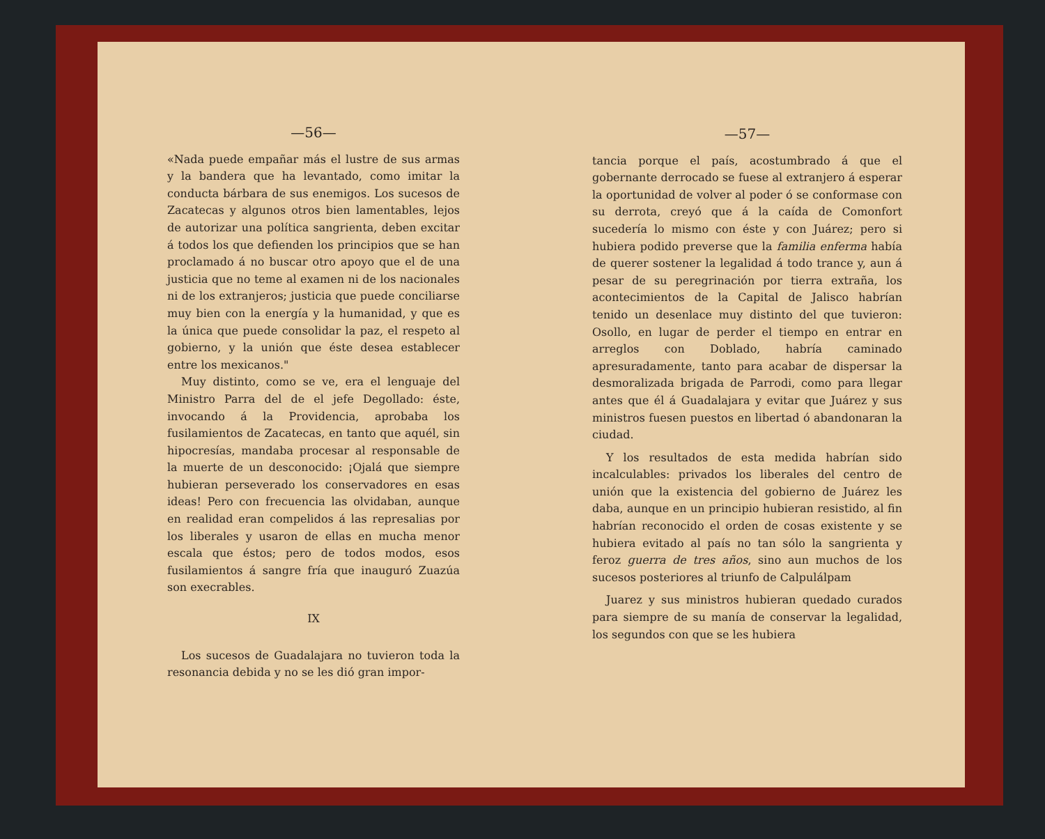—56—
«Nada puede empañar más el lustre de sus armas y la bandera que ha levantado, como imitar la conducta bárbara de sus enemigos. Los sucesos de Zacatecas y algunos otros bien lamentables, lejos de autorizar una política sangrienta, deben excitar á todos los que defienden los principios que se han proclamado á no buscar otro apoyo que el de una justicia que no teme al examen ni de los nacionales ni de los extranjeros; justicia que puede conciliarse muy bien con la energía y la humanidad, y que es la única que puede consolidar la paz, el respeto al gobierno, y la unión que éste desea establecer entre los mexicanos."
Muy distinto, como se ve, era el lenguaje del Ministro Parra del de el jefe Degollado: éste, invocando á la Providencia, aprobaba los fusilamientos de Zacatecas, en tanto que aquél, sin hipocresías, mandaba procesar al responsable de la muerte de un desconocido: ¡Ojalá que siempre hubieran perseverado los conservadores en esas ideas! Pero con frecuencia las olvidaban, aunque en realidad eran compelidos á las represalias por los liberales y usaron de ellas en mucha menor escala que éstos; pero de todos modos, esos fusilamientos á sangre fría que inauguró Zuazúa son execrables.
IX
Los sucesos de Guadalajara no tuvieron toda la resonancia debida y no se les dió gran impor-
—57—
tancia porque el país, acostumbrado á que el gobernante derrocado se fuese al extranjero á esperar la oportunidad de volver al poder ó se conformase con su derrota, creyó que á la caída de Comonfort sucedería lo mismo con éste y con Juárez; pero si hubiera podido preverse que la familia enferma había de querer sostener la legalidad á todo trance y, aun á pesar de su peregrinación por tierra extraña, los acontecimientos de la Capital de Jalisco habrían tenido un desenlace muy distinto del que tuvieron: Osollo, en lugar de perder el tiempo en entrar en arreglos con Doblado, habría caminado apresuradamente, tanto para acabar de dispersar la desmoralizada brigada de Parrodi, como para llegar antes que él á Guadalajara y evitar que Juárez y sus ministros fuesen puestos en libertad ó abandonaran la ciudad.
Y los resultados de esta medida habrían sido incalculables: privados los liberales del centro de unión que la existencia del gobierno de Juárez les daba, aunque en un principio hubieran resistido, al fin habrían reconocido el orden de cosas existente y se hubiera evitado al país no tan sólo la sangrienta y feroz guerra de tres años, sino aun muchos de los sucesos posteriores al triunfo de Calpulálpam
Juarez y sus ministros hubieran quedado curados para siempre de su manía de conservar la legalidad, los segundos con que se les hubiera